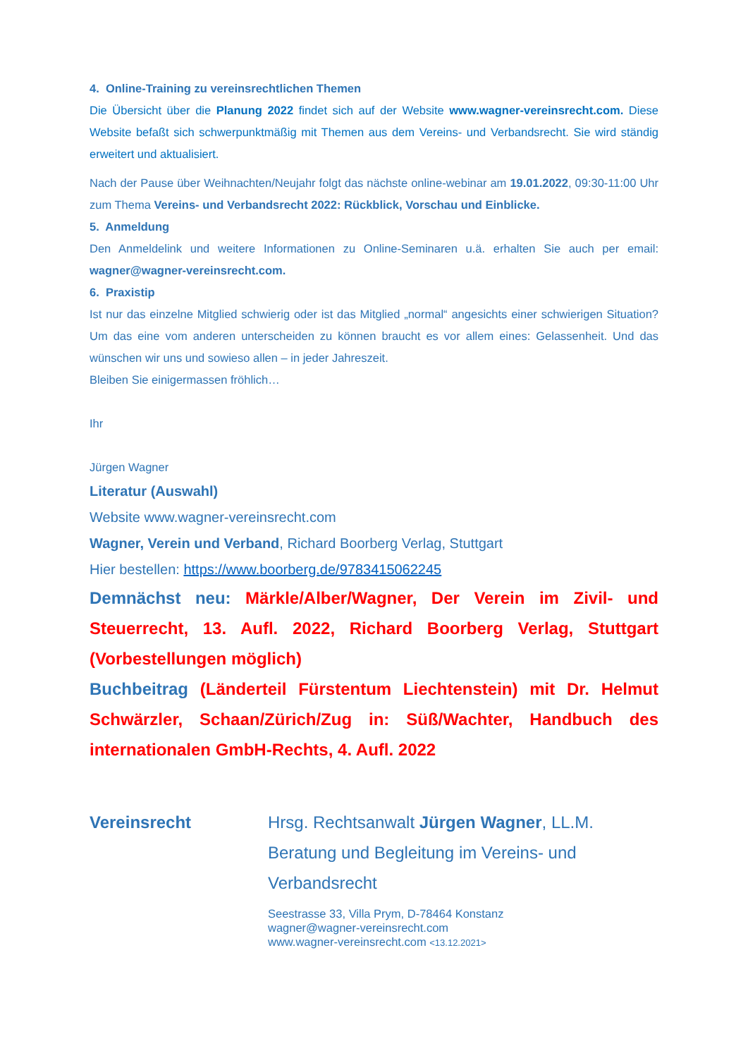4. Online-Training zu vereinsrechtlichen Themen
Die Übersicht über die Planung 2022 findet sich auf der Website www.wagner-vereinsrecht.com. Diese Website befaßt sich schwerpunktmäßig mit Themen aus dem Vereins- und Verbandsrecht. Sie wird ständig erweitert und aktualisiert.
Nach der Pause über Weihnachten/Neujahr folgt das nächste online-webinar am 19.01.2022, 09:30-11:00 Uhr zum Thema Vereins- und Verbandsrecht 2022: Rückblick, Vorschau und Einblicke.
5. Anmeldung
Den Anmeldelink und weitere Informationen zu Online-Seminaren u.ä. erhalten Sie auch per email: wagner@wagner-vereinsrecht.com.
6. Praxistip
Ist nur das einzelne Mitglied schwierig oder ist das Mitglied „normal“ angesichts einer schwierigen Situation? Um das eine vom anderen unterscheiden zu können braucht es vor allem eines: Gelassenheit. Und das wünschen wir uns und sowieso allen – in jeder Jahreszeit.
Bleiben Sie einigermassen fröhlich…
Ihr
Jürgen Wagner
Literatur (Auswahl)
Website www.wagner-vereinsrecht.com
Wagner, Verein und Verband, Richard Boorberg Verlag, Stuttgart
Hier bestellen: https://www.boorberg.de/9783415062245
Demnächst neu: Märkle/Alber/Wagner, Der Verein im Zivil- und Steuerrecht, 13. Aufl. 2022, Richard Boorberg Verlag, Stuttgart (Vorbestellungen möglich)
Buchbeitrag (Länderteil Fürstentum Liechtenstein) mit Dr. Helmut Schwärzler, Schaan/Zürich/Zug in: Süß/Wachter, Handbuch des internationalen GmbH-Rechts, 4. Aufl. 2022
Vereinsrecht Hrsg. Rechtsanwalt Jürgen Wagner, LL.M.
Beratung und Begleitung im Vereins- und
Verbandsrecht
Seestrasse 33, Villa Prym, D-78464 Konstanz
wagner@wagner-vereinsrecht.com
www.wagner-vereinsrecht.com <13.12.2021>